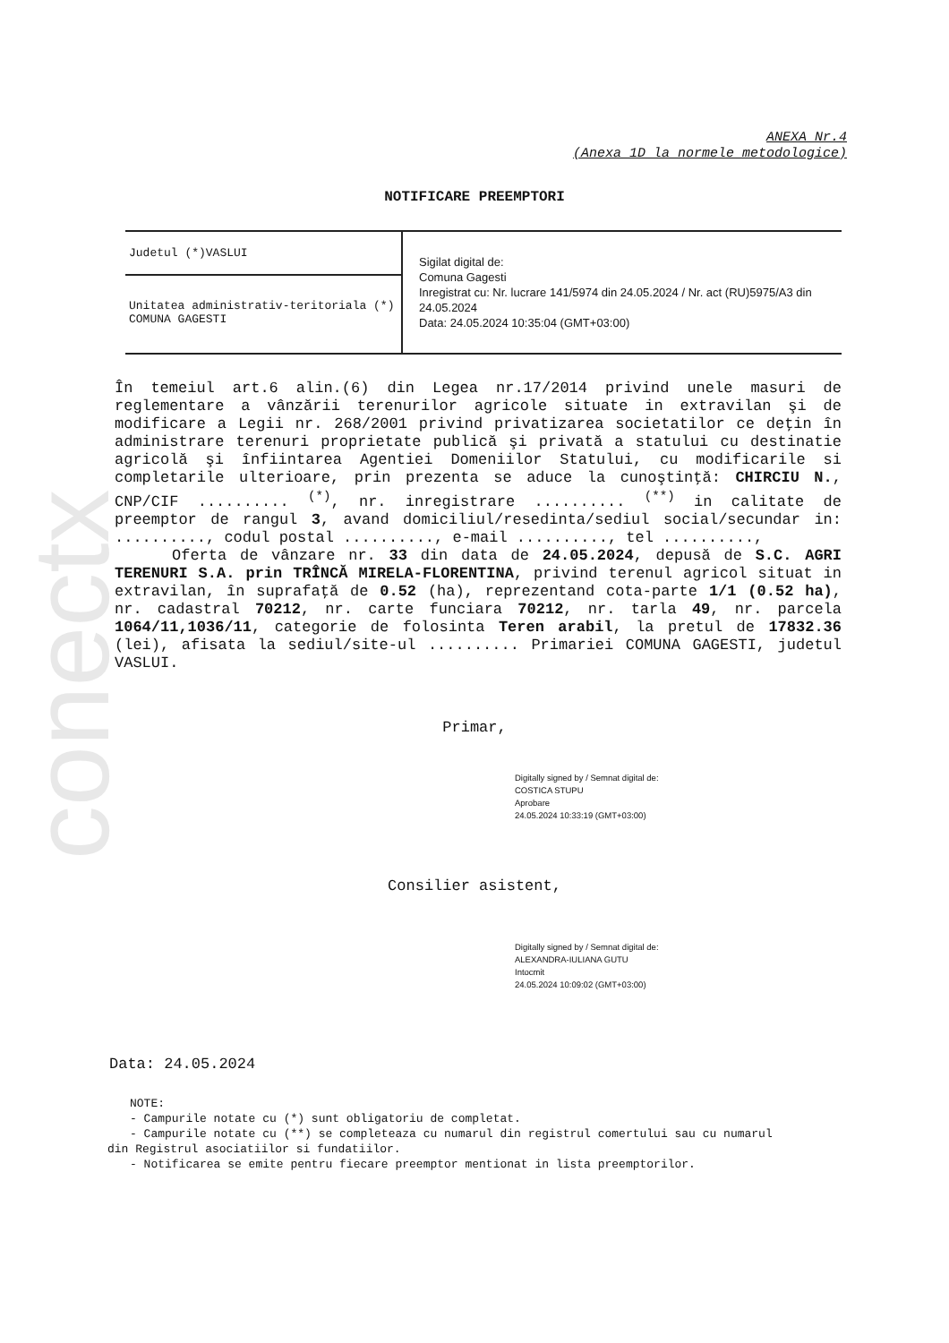conectx
ANEXA Nr.4
(Anexa 1D la normele metodologice)
NOTIFICARE PREEMPTORI
| Judetul (*)VASLUI | Sigilat digital de: Comuna Gagesti Inregistrat cu: Nr. lucrare 141/5974 din 24.05.2024 / Nr. act (RU)5975/A3 din 24.05.2024 Data: 24.05.2024 10:35:04 (GMT+03:00) |
| Unitatea administrativ-teritoriala (*) COMUNA GAGESTI | |
În temeiul art.6 alin.(6) din Legea nr.17/2014 privind unele masuri de reglementare a vânzării terenurilor agricole situate in extravilan şi de modificare a Legii nr. 268/2001 privind privatizarea societatilor ce deţin în administrare terenuri proprietate publică şi privată a statului cu destinatie agricolă şi înfiintarea Agentiei Domeniilor Statului, cu modificarile si completarile ulterioare, prin prezenta se aduce la cunoştinţă: CHIRCIU N., CNP/CIF .......... <sup>(*)</sup>, nr. inregistrare .......... <sup>(**)</sup> in calitate de preemptor de rangul 3, avand domiciliul/resedinta/sediul social/secundar in: .........., codul postal .........., e-mail .........., tel ..........,
Oferta de vânzare nr. 33 din data de 24.05.2024, depusă de S.C. AGRI TERENURI S.A. prin TRÎNCĂ MIRELA-FLORENTINA, privind terenul agricol situat in extravilan, în suprafaţă de 0.52 (ha), reprezentand cota-parte 1/1 (0.52 ha), nr. cadastral 70212, nr. carte funciara 70212, nr. tarla 49, nr. parcela 1064/11,1036/11, categorie de folosinta Teren arabil, la pretul de 17832.36 (lei), afisata la sediul/site-ul .......... Primariei COMUNA GAGESTI, judetul VASLUI.
Primar,
Digitally signed by / Semnat digital de:
COSTICA STUPU
Aprobare
24.05.2024 10:33:19 (GMT+03:00)
Consilier asistent,
Digitally signed by / Semnat digital de:
ALEXANDRA-IULIANA GUTU
Intocmit
24.05.2024 10:09:02 (GMT+03:00)
Data: 24.05.2024
NOTE:
- Campurile notate cu (*) sunt obligatoriu de completat.
- Campurile notate cu (**) se completeaza cu numarul din registrul comertului sau cu numarul din Registrul asociatiilor si fundatiilor.
- Notificarea se emite pentru fiecare preemptor mentionat in lista preemptorilor.